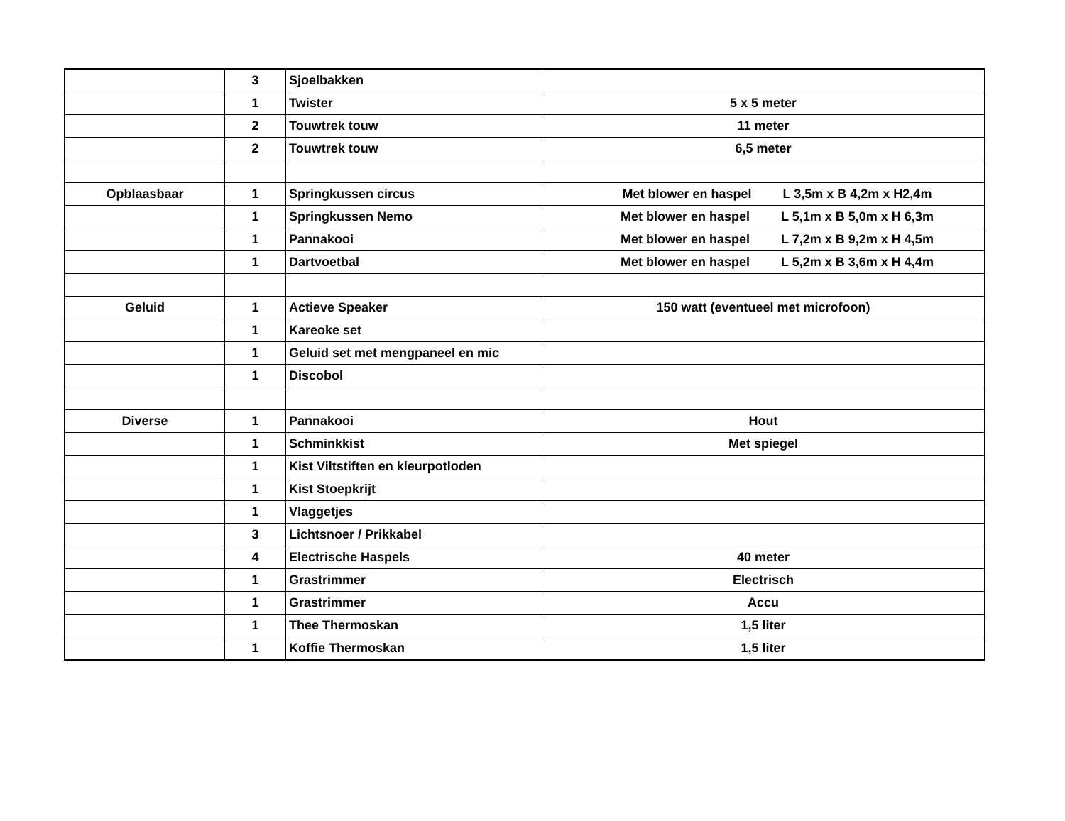| | 3 | Sjoelbakken | |
| | 1 | Twister | 5 x 5 meter |
| | 2 | Touwtrek touw | 11 meter |
| | 2 | Touwtrek touw | 6,5 meter |
| Opblaasbaar | 1 | Springkussen circus | Met blower en haspel L 3,5m x B 4,2m x H2,4m |
| | 1 | Springkussen Nemo | Met blower en haspel L 5,1m x B 5,0m x H 6,3m |
| | 1 | Pannakooi | Met blower en haspel L 7,2m x B 9,2m x H 4,5m |
| | 1 | Dartvoetbal | Met blower en haspel L 5,2m x B 3,6m x H 4,4m |
| Geluid | 1 | Actieve Speaker | 150 watt (eventueel met microfoon) |
| | 1 | Kareoke set | |
| | 1 | Geluid set met mengpaneel en mic | |
| | 1 | Discobol | |
| Diverse | 1 | Pannakooi | Hout |
| | 1 | Schminkkist | Met spiegel |
| | 1 | Kist Viltstiften en kleurpotloden | |
| | 1 | Kist Stoepkrijt | |
| | 1 | Vlaggetjes | |
| | 3 | Lichtsnoer / Prikkabel | |
| | 4 | Electrische Haspels | 40 meter |
| | 1 | Grastrimmer | Electrisch |
| | 1 | Grastrimmer | Accu |
| | 1 | Thee Thermoskan | 1,5 liter |
| | 1 | Koffie Thermoskan | 1,5 liter |